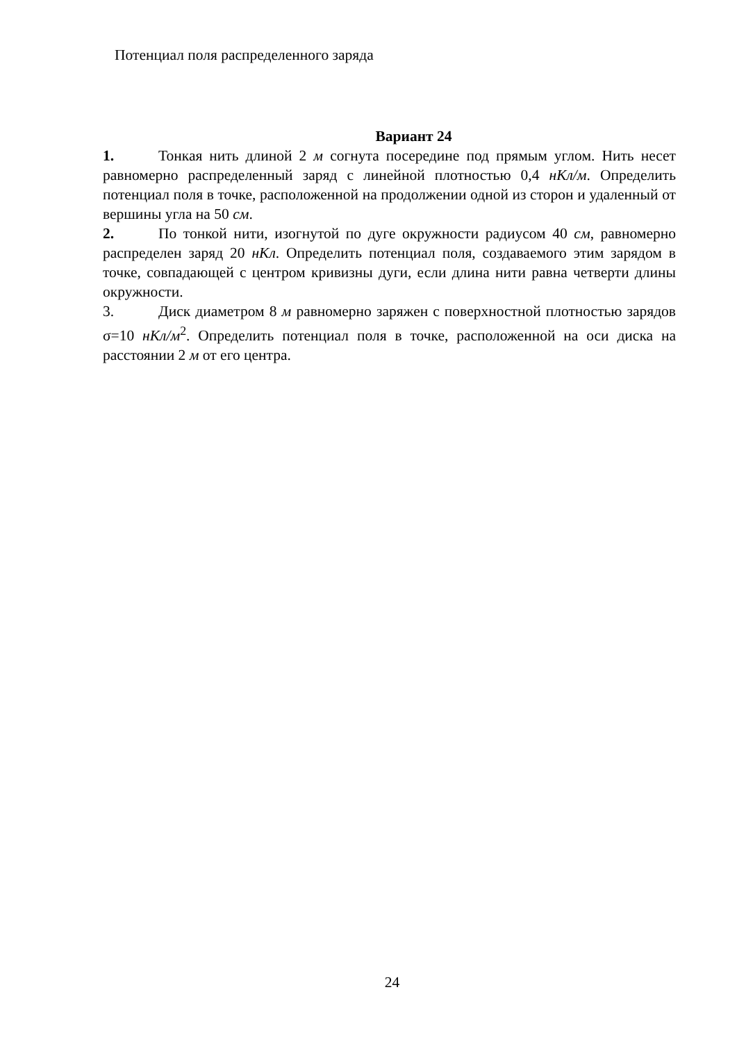Потенциал поля распределенного заряда
Вариант 24
1. Тонкая нить длиной 2 м согнута посередине под прямым углом. Нить несет равномерно распределенный заряд с линейной плотностью 0,4 нКл/м. Определить потенциал поля в точке, расположенной на продолжении одной из сторон и удаленный от вершины угла на 50 см.
2. По тонкой нити, изогнутой по дуге окружности радиусом 40 см, равномерно распределен заряд 20 нКл. Определить потенциал поля, создаваемого этим зарядом в точке, совпадающей с центром кривизны дуги, если длина нити равна четверти длины окружности.
3. Диск диаметром 8 м равномерно заряжен с поверхностной плотностью зарядов σ=10 нКл/м<sup>2</sup>. Определить потенциал поля в точке, расположенной на оси диска на расстоянии 2 м от его центра.
24